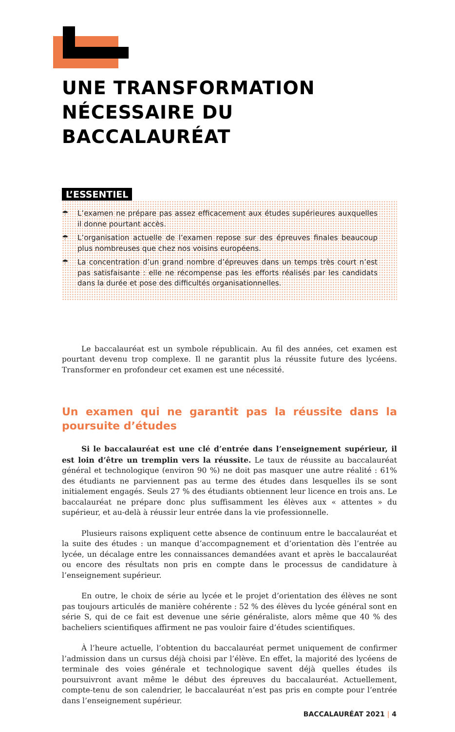UNE TRANSFORMATION NÉCESSAIRE DU BACCALAURÉAT
L’ESSENTIEL
☂ L’examen ne prépare pas assez efficacement aux études supérieures auxquelles il donne pourtant accès.
☂ L’organisation actuelle de l’examen repose sur des épreuves finales beaucoup plus nombreuses que chez nos voisins européens.
☂ La concentration d’un grand nombre d’épreuves dans un temps très court n’est pas satisfaisante : elle ne récompense pas les efforts réalisés par les candidats dans la durée et pose des difficultés organisationnelles.
Le baccalauréat est un symbole républicain. Au fil des années, cet examen est pourtant devenu trop complexe. Il ne garantit plus la réussite future des lycéens. Transformer en profondeur cet examen est une nécessité.
Un examen qui ne garantit pas la réussite dans la poursuite d’études
Si le baccalauréat est une clé d’entrée dans l’enseignement supérieur, il est loin d’être un tremplin vers la réussite. Le taux de réussite au baccalauréat général et technologique (environ 90 %) ne doit pas masquer une autre réalité : 61% des étudiants ne parviennent pas au terme des études dans lesquelles ils se sont initialement engagés. Seuls 27 % des étudiants obtiennent leur licence en trois ans. Le baccalauréat ne prépare donc plus suffisamment les élèves aux « attentes » du supérieur, et au-delà à réussir leur entrée dans la vie professionnelle.
Plusieurs raisons expliquent cette absence de continuum entre le baccalauréat et la suite des études : un manque d’accompagnement et d’orientation dès l’entrée au lycée, un décalage entre les connaissances demandées avant et après le baccalauréat ou encore des résultats non pris en compte dans le processus de candidature à l’enseignement supérieur.
En outre, le choix de série au lycée et le projet d’orientation des élèves ne sont pas toujours articulés de manière cohérente : 52 % des élèves du lycée général sont en série S, qui de ce fait est devenue une série généraliste, alors même que 40 % des bacheliers scientifiques affirment ne pas vouloir faire d’études scientifiques.
À l’heure actuelle, l’obtention du baccalauréat permet uniquement de confirmer l’admission dans un cursus déjà choisi par l’élève. En effet, la majorité des lycéens de terminale des voies générale et technologique savent déjà quelles études ils poursuivront avant même le début des épreuves du baccalauréat. Actuellement, compte-tenu de son calendrier, le baccalauréat n’est pas pris en compte pour l’entrée dans l’enseignement supérieur.
BACCALAURÉAT 2021 | 4